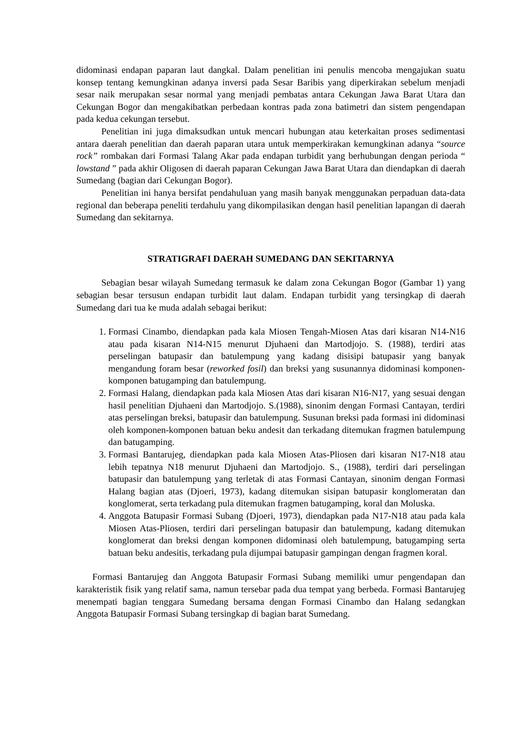didominasi endapan paparan laut dangkal. Dalam penelitian ini penulis mencoba mengajukan suatu konsep tentang kemungkinan adanya inversi pada Sesar Baribis yang diperkirakan sebelum menjadi sesar naik merupakan sesar normal yang menjadi pembatas antara Cekungan Jawa Barat Utara dan Cekungan Bogor dan mengakibatkan perbedaan kontras pada zona batimetri dan sistem pengendapan pada kedua cekungan tersebut.
Penelitian ini juga dimaksudkan untuk mencari hubungan atau keterkaitan proses sedimentasi antara daerah penelitian dan daerah paparan utara untuk memperkirakan kemungkinan adanya “source rock” rombakan dari Formasi Talang Akar pada endapan turbidit yang berhubungan dengan perioda “ lowstand ” pada akhir Oligosen di daerah paparan Cekungan Jawa Barat Utara dan diendapkan di daerah Sumedang (bagian dari Cekungan Bogor).
Penelitian ini hanya bersifat pendahuluan yang masih banyak menggunakan perpaduan data-data regional dan beberapa peneliti terdahulu yang dikompilasikan dengan hasil penelitian lapangan di daerah Sumedang dan sekitarnya.
STRATIGRAFI DAERAH SUMEDANG DAN SEKITARNYA
Sebagian besar wilayah Sumedang termasuk ke dalam zona Cekungan Bogor (Gambar 1) yang sebagian besar tersusun endapan turbidit laut dalam. Endapan turbidit yang tersingkap di daerah Sumedang dari tua ke muda adalah sebagai berikut:
1. Formasi Cinambo, diendapkan pada kala Miosen Tengah-Miosen Atas dari kisaran N14-N16 atau pada kisaran N14-N15 menurut Djuhaeni dan Martodjojo. S. (1988), terdiri atas perselingan batupasir dan batulempung yang kadang disisipi batupasir yang banyak mengandung foram besar (reworked fosil) dan breksi yang susunannya didominasi komponen-komponen batugamping dan batulempung.
2. Formasi Halang, diendapkan pada kala Miosen Atas dari kisaran N16-N17, yang sesuai dengan hasil penelitian Djuhaeni dan Martodjojo. S.(1988), sinonim dengan Formasi Cantayan, terdiri atas perselingan breksi, batupasir dan batulempung. Susunan breksi pada formasi ini didominasi oleh komponen-komponen batuan beku andesit dan terkadang ditemukan fragmen batulempung dan batugamping.
3. Formasi Bantarujeg, diendapkan pada kala Miosen Atas-Pliosen dari kisaran N17-N18 atau lebih tepatnya N18 menurut Djuhaeni dan Martodjojo. S., (1988), terdiri dari perselingan batupasir dan batulempung yang terletak di atas Formasi Cantayan, sinonim dengan Formasi Halang bagian atas (Djoeri, 1973), kadang ditemukan sisipan batupasir konglomeratan dan konglomerat, serta terkadang pula ditemukan fragmen batugamping, koral dan Moluska.
4. Anggota Batupasir Formasi Subang (Djoeri, 1973), diendapkan pada N17-N18 atau pada kala Miosen Atas-Pliosen, terdiri dari perselingan batupasir dan batulempung, kadang ditemukan konglomerat dan breksi dengan komponen didominasi oleh batulempung, batugamping serta batuan beku andesitis, terkadang pula dijumpai batupasir gampingan dengan fragmen koral.
Formasi Bantarujeg dan Anggota Batupasir Formasi Subang memiliki umur pengendapan dan karakteristik fisik yang relatif sama, namun tersebar pada dua tempat yang berbeda. Formasi Bantarujeg menempati bagian tenggara Sumedang bersama dengan Formasi Cinambo dan Halang sedangkan Anggota Batupasir Formasi Subang tersingkap di bagian barat Sumedang.